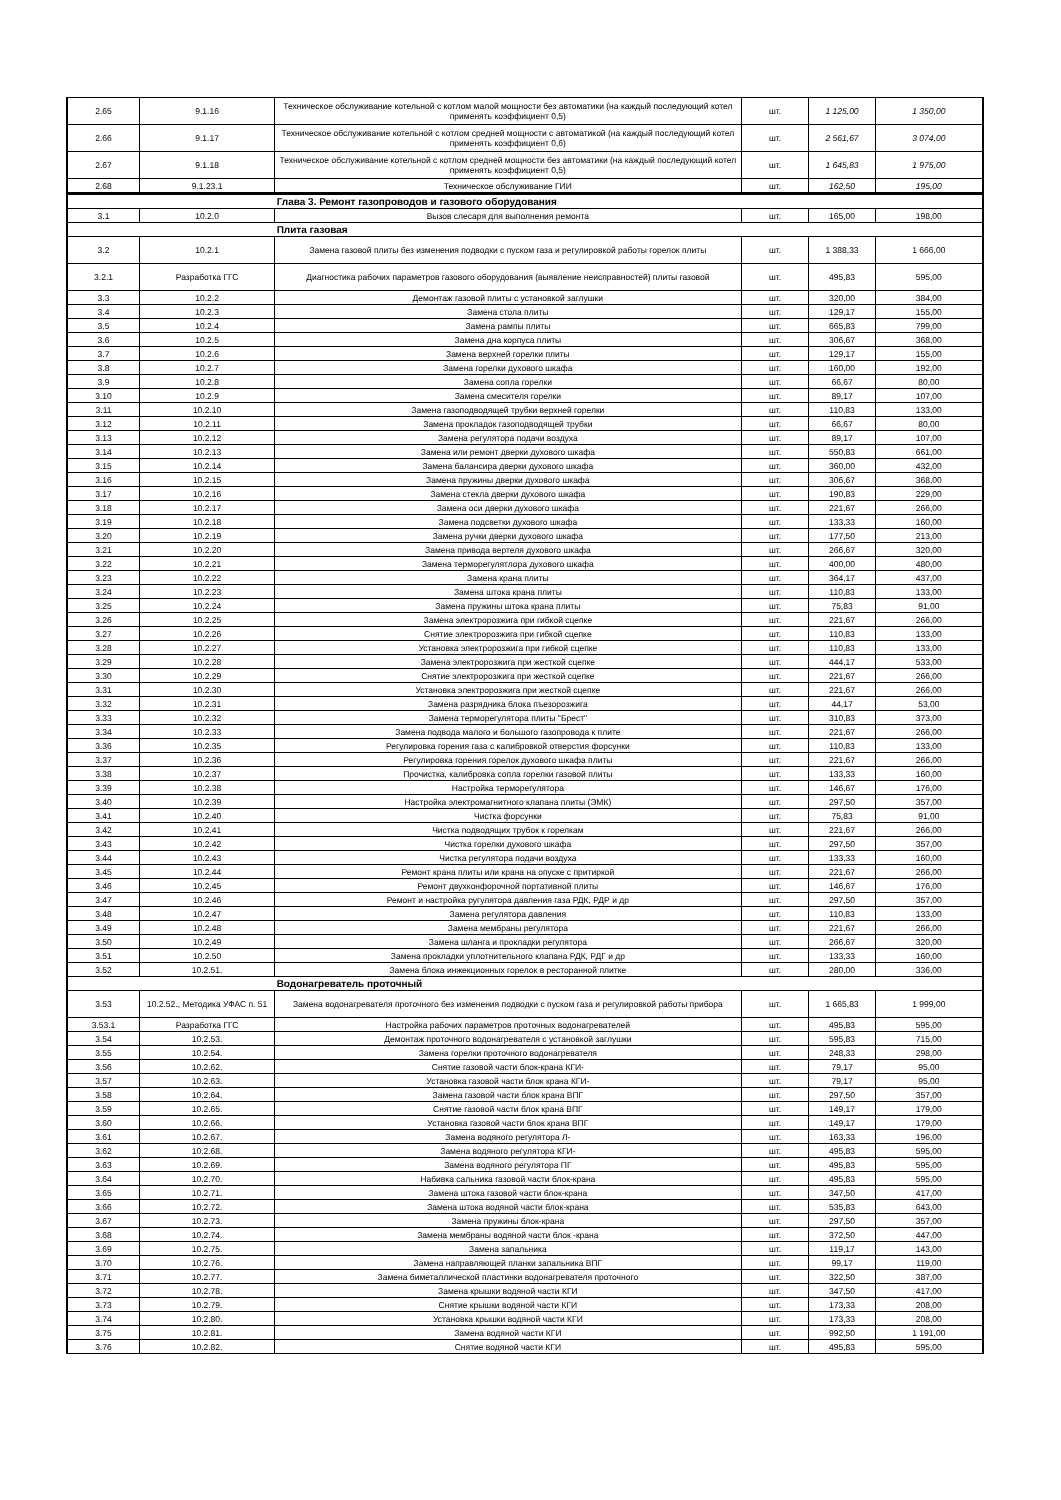| 2.65 | 9.1.16 | Техническое обслуживание котельной с котлом малой мощности без автоматики (на каждый последующий котел применять коэффициент 0,5) | шт. | 1 125,00 | 1 350,00 |
| 2.66 | 9.1.17 | Техническое обслуживание котельной с котлом средней мощности с автоматикой (на каждый последующий котел применять коэффициент 0,6) | шт. | 2 561,67 | 3 074,00 |
| 2.67 | 9.1.18 | Техническое обслуживание котельной с котлом средней мощности без автоматики (на каждый последующий котел применять коэффициент 0,5) | шт. | 1 645,83 | 1 975,00 |
| 2.68 | 9.1.23.1 | Техническое обслуживание ГИИ | шт. | 162,50 | 195,00 |
| | | Глава 3. Ремонт газопроводов и газового оборудования | | | |
| 3.1 | 10.2.0 | Вызов слесаря для выполнения ремонта | шт. | 165,00 | 198,00 |
| | | Плита газовая | | | |
| 3.2 | 10.2.1 | Замена газовой плиты без изменения подводки с пуском газа и регулировкой работы горелок плиты | шт. | 1 388,33 | 1 666,00 |
| 3.2.1 | Разработка ГГС | Диагностика рабочих параметров газового оборудования (выявление неисправностей) плиты газовой | шт. | 495,83 | 595,00 |
| 3.3 | 10.2.2 | Демонтаж газовой плиты с установкой заглушки | шт. | 320,00 | 384,00 |
| 3.4 | 10.2.3 | Замена стола плиты | шт. | 129,17 | 155,00 |
| 3.5 | 10.2.4 | Замена рампы плиты | шт. | 665,83 | 799,00 |
| 3.6 | 10.2.5 | Замена дна корпуса плиты | шт. | 306,67 | 368,00 |
| 3.7 | 10.2.6 | Замена верхней горелки плиты | шт. | 129,17 | 155,00 |
| 3.8 | 10.2.7 | Замена горелки духового шкафа | шт. | 160,00 | 192,00 |
| 3.9 | 10.2.8 | Замена сопла горелки | шт. | 66,67 | 80,00 |
| 3.10 | 10.2.9 | Замена смесителя горелки | шт. | 89,17 | 107,00 |
| 3.11 | 10.2.10 | Замена газоподводящей трубки верхней горелки | шт. | 110,83 | 133,00 |
| 3.12 | 10.2.11 | Замена прокладок газоподводящей трубки | шт. | 66,67 | 80,00 |
| 3.13 | 10.2.12 | Замена регулятора подачи воздуха | шт. | 89,17 | 107,00 |
| 3.14 | 10.2.13 | Замена или ремонт дверки духового шкафа | шт. | 550,83 | 661,00 |
| 3.15 | 10.2.14 | Замена балансира дверки духового шкафа | шт. | 360,00 | 432,00 |
| 3.16 | 10.2.15 | Замена пружины дверки духового шкафа | шт. | 306,67 | 368,00 |
| 3.17 | 10.2.16 | Замена стекла дверки духового шкафа | шт. | 190,83 | 229,00 |
| 3.18 | 10.2.17 | Замена оси дверки духового шкафа | шт. | 221,67 | 266,00 |
| 3.19 | 10.2.18 | Замена подсветки духового шкафа | шт. | 133,33 | 160,00 |
| 3.20 | 10.2.19 | Замена ручки дверки духового шкафа | шт. | 177,50 | 213,00 |
| 3.21 | 10.2.20 | Замена привода вертеля духового шкафа | шт. | 266,67 | 320,00 |
| 3.22 | 10.2.21 | Замена терморегулятлора духового шкафа | шт. | 400,00 | 480,00 |
| 3.23 | 10.2.22 | Замена крана плиты | шт. | 364,17 | 437,00 |
| 3.24 | 10.2.23 | Замена штока крана плиты | шт. | 110,83 | 133,00 |
| 3.25 | 10.2.24 | Замена пружины штока крана плиты | шт. | 75,83 | 91,00 |
| 3.26 | 10.2.25 | Замена электророзжига при гибкой сцепке | шт. | 221,67 | 266,00 |
| 3.27 | 10.2.26 | Снятие электророзжига при гибкой сцепке | шт. | 110,83 | 133,00 |
| 3.28 | 10.2.27 | Установка электророзжига при гибкой сцепке | шт. | 110,83 | 133,00 |
| 3.29 | 10.2.28 | Замена электророзжига при жесткой сцепке | шт. | 444,17 | 533,00 |
| 3.30 | 10.2.29 | Снятие электророзжига при жесткой сцепке | шт. | 221,67 | 266,00 |
| 3.31 | 10.2.30 | Установка электророзжига при жесткой сцепке | шт. | 221,67 | 266,00 |
| 3.32 | 10.2.31 | Замена разрядника блока пъезорозжига | шт. | 44,17 | 53,00 |
| 3.33 | 10.2.32 | Замена терморегулятора плиты "Брест" | шт. | 310,83 | 373,00 |
| 3.34 | 10.2.33 | Замена подвода малого и большого газопровода к плите | шт. | 221,67 | 266,00 |
| 3.36 | 10.2.35 | Регулировка горения газа с калибровкой отверстия форсунки | шт. | 110,83 | 133,00 |
| 3.37 | 10.2.36 | Регулировка горения горелок духового шкафа плиты | шт. | 221,67 | 266,00 |
| 3.38 | 10.2.37 | Прочистка, калибровка сопла горелки газовой плиты | шт. | 133,33 | 160,00 |
| 3.39 | 10.2.38 | Настройка терморегулятора | шт. | 146,67 | 176,00 |
| 3.40 | 10.2.39 | Настройка электромагнитного клапана плиты (ЭМК) | шт. | 297,50 | 357,00 |
| 3.41 | 10.2.40 | Чистка форсунки | шт. | 75,83 | 91,00 |
| 3.42 | 10.2.41 | Чистка подводящих трубок к горелкам | шт. | 221,67 | 266,00 |
| 3.43 | 10.2.42 | Чистка горелки духового шкафа | шт. | 297,50 | 357,00 |
| 3.44 | 10.2.43 | Чистка регулятора подачи воздуха | шт. | 133,33 | 160,00 |
| 3.45 | 10.2.44 | Ремонт крана плиты или крана на опуске с притиркой | шт. | 221,67 | 266,00 |
| 3.46 | 10.2.45 | Ремонт двухконфорочной портативной плиты | шт. | 146,67 | 176,00 |
| 3.47 | 10.2.46 | Ремонт и настройка ругулятора давления газа РДК, РДР и др | шт. | 297,50 | 357,00 |
| 3.48 | 10.2.47 | Замена регулятора давления | шт. | 110,83 | 133,00 |
| 3.49 | 10.2.48 | Замена мембраны регулятора | шт. | 221,67 | 266,00 |
| 3.50 | 10.2.49 | Замена шланга и прокладки регулятора | шт. | 266,67 | 320,00 |
| 3.51 | 10.2.50 | Замена прокладки уплотнительного клапана РДК, РДГ и др | шт. | 133,33 | 160,00 |
| 3.52 | 10.2.51. | Замена блока инжекционных горелок в ресторанной плитке | шт. | 280,00 | 336,00 |
| | | Водонагреватель проточный | | | |
| 3.53 | 10.2.52., Методика УФАС п. 51 | Замена водонагревателя проточного без изменения подводки с пуском газа и регулировкой работы прибора | шт. | 1 665,83 | 1 999,00 |
| 3.53.1 | Разработка ГГС | Настройка рабочих параметров проточных водонагревателей | шт. | 495,83 | 595,00 |
| 3.54 | 10.2.53. | Демонтаж проточного водонагревателя с установкой заглушки | шт. | 595,83 | 715,00 |
| 3.55 | 10.2.54. | Замена горелки проточного водонагревателя | шт. | 248,33 | 298,00 |
| 3.56 | 10.2.62. | Снятие газовой части блок-крана КГИ- | шт. | 79,17 | 95,00 |
| 3.57 | 10.2.63. | Установка газовой части блок крана КГИ- | шт. | 79,17 | 95,00 |
| 3.58 | 10.2.64. | Замена газовой части блок крана ВПГ | шт. | 297,50 | 357,00 |
| 3.59 | 10.2.65. | Снятие газовой части блок крана ВПГ | шт. | 149,17 | 179,00 |
| 3.60 | 10.2.66. | Установка газовой части блок крана ВПГ | шт. | 149,17 | 179,00 |
| 3.61 | 10.2.67. | Замена водяного регулятора Л- | шт. | 163,33 | 196,00 |
| 3.62 | 10.2.68. | Замена водяного регулятора КГИ- | шт. | 495,83 | 595,00 |
| 3.63 | 10.2.69. | Замена водяного регулятора ПГ | шт. | 495,83 | 595,00 |
| 3.64 | 10.2.70. | Набивка сальника газовой части блок-крана | шт. | 495,83 | 595,00 |
| 3.65 | 10.2.71. | Замена штока газовой части блок-крана | шт. | 347,50 | 417,00 |
| 3.66 | 10.2.72. | Замена штока водяной части блок-крана | шт. | 535,83 | 643,00 |
| 3.67 | 10.2.73. | Замена пружины блок-крана | шт. | 297,50 | 357,00 |
| 3.68 | 10.2.74. | Замена мембраны водяной части блок -крана | шт. | 372,50 | 447,00 |
| 3.69 | 10.2.75. | Замена запальника | шт. | 119,17 | 143,00 |
| 3.70 | 10.2.76. | Замена направляющей планки запальника ВПГ | шт. | 99,17 | 119,00 |
| 3.71 | 10.2.77. | Замена биметаллической пластинки водонагревателя проточного | шт. | 322,50 | 387,00 |
| 3.72 | 10.2.78. | Замена крышки водяной части КГИ | шт. | 347,50 | 417,00 |
| 3.73 | 10.2.79. | Снятие крышки водяной части КГИ | шт. | 173,33 | 208,00 |
| 3.74 | 10.2.80. | Установка крышки водяной части КГИ | шт. | 173,33 | 208,00 |
| 3.75 | 10.2.81. | Замена водяной части КГИ | шт. | 992,50 | 1 191,00 |
| 3.76 | 10.2.82. | Снятие водяной части КГИ | шт. | 495,83 | 595,00 |